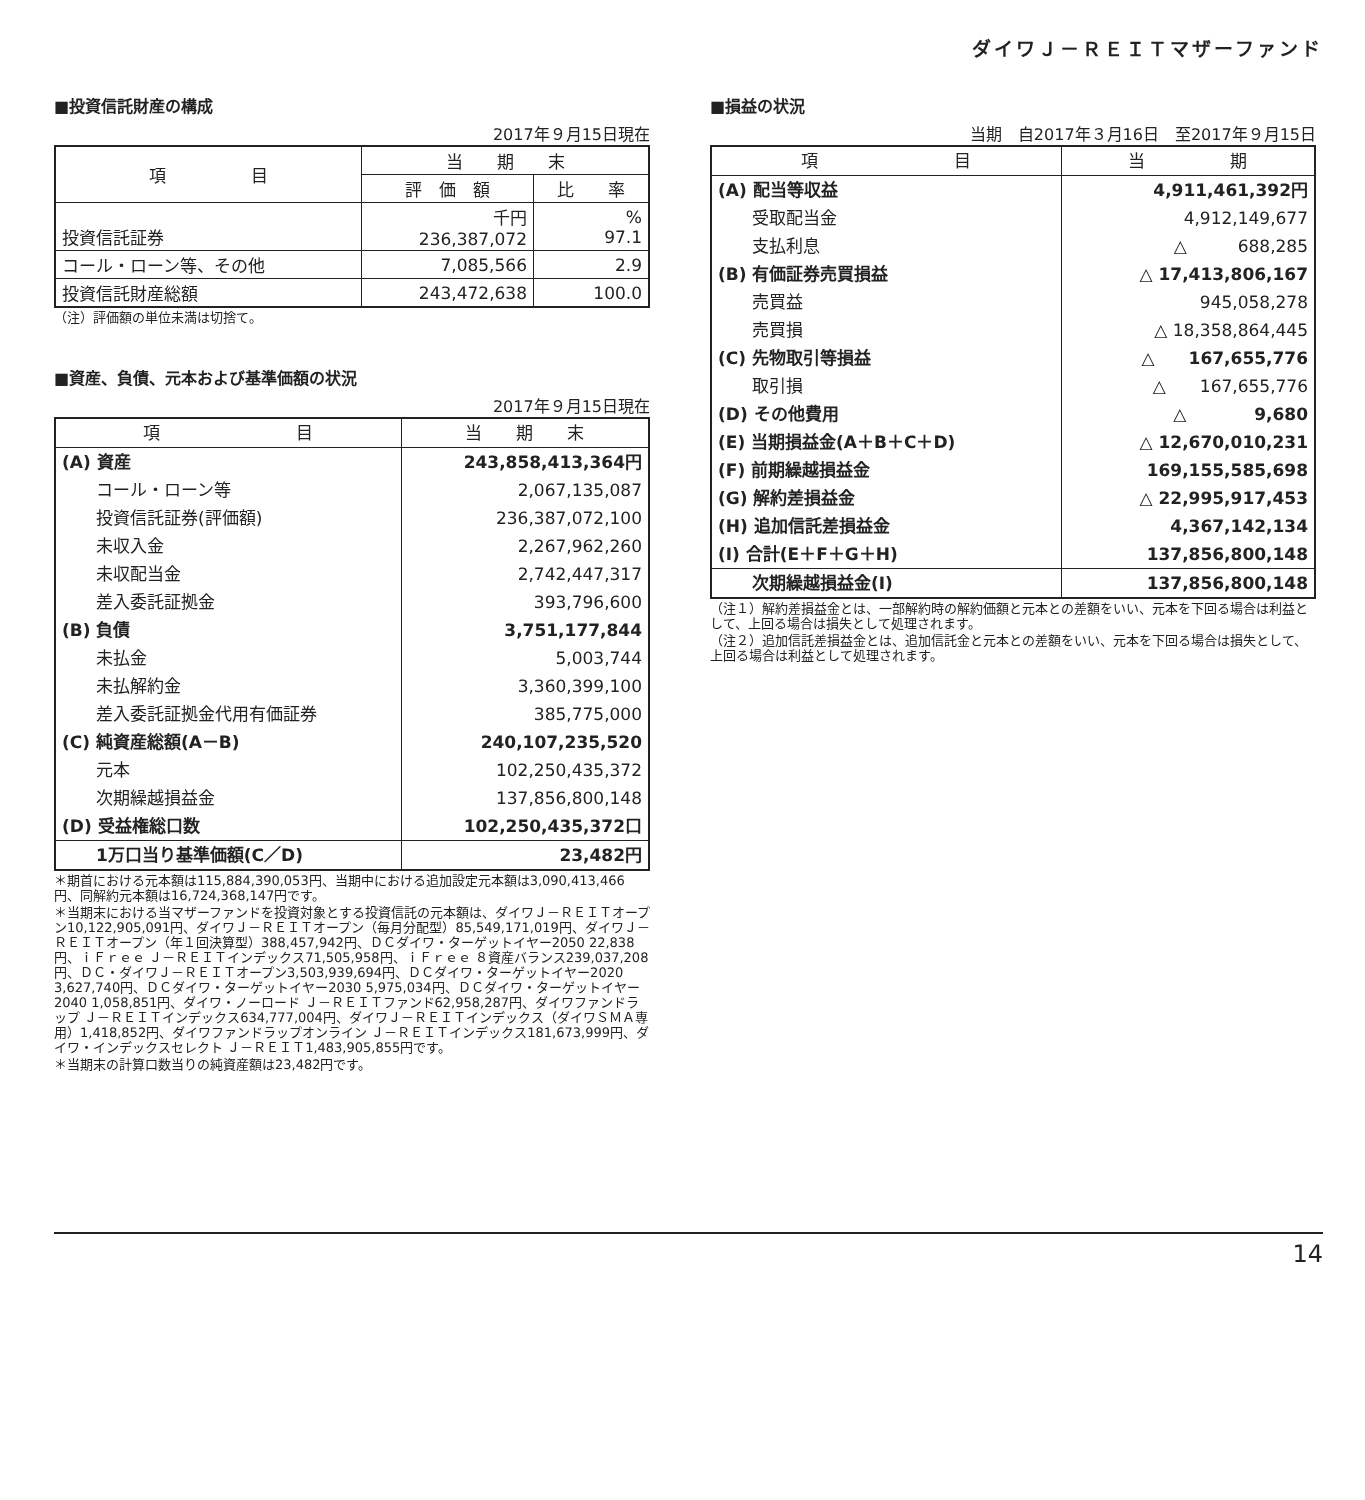ダイワＪ－ＲＥＩＴマザーファンド
■投資信託財産の構成
2017年９月15日現在
| 項 目 | 当 期 末 | |
| --- | --- | --- |
| | 評 価 額 | 比 率 |
| 投資信託証券 | 千円 236,387,072 | % 97.1 |
| コール・ローン等、その他 | 7,085,566 | 2.9 |
| 投資信託財産総額 | 243,472,638 | 100.0 |
（注）評価額の単位未満は切捨て。
■資産、負債、元本および基準価額の状況
2017年９月15日現在
| 項 目 | 当 期 末 |
| --- | --- |
| (A) 資産 | 243,858,413,364円 |
| コール・ローン等 | 2,067,135,087 |
| 投資信託証券(評価額) | 236,387,072,100 |
| 未収入金 | 2,267,962,260 |
| 未収配当金 | 2,742,447,317 |
| 差入委託証拠金 | 393,796,600 |
| (B) 負債 | 3,751,177,844 |
| 未払金 | 5,003,744 |
| 未払解約金 | 3,360,399,100 |
| 差入委託証拠金代用有価証券 | 385,775,000 |
| (C) 純資産総額(A－B) | 240,107,235,520 |
| 元本 | 102,250,435,372 |
| 次期繰越損益金 | 137,856,800,148 |
| (D) 受益権総口数 | 102,250,435,372口 |
| 1万口当り基準価額(C／D) | 23,482円 |
＊期首における元本額は115,884,390,053円、当期中における追加設定元本額は3,090,413,466円、同解約元本額は16,724,368,147円です。
＊当期末における当マザーファンドを投資対象とする投資信託の元本額は、ダイワＪ－ＲＥＩＴオープン10,122,905,091円、ダイワＪ－ＲＥＩＴオープン（毎月分配型）85,549,171,019円、ダイワＪ－ＲＥＩＴオープン（年１回決算型）388,457,942円、ＤＣダイワ・ターゲットイヤー2050 22,838円、ｉＦｒｅｅ Ｊ－ＲＥＩＴインデックス71,505,958円、ｉＦｒｅｅ ８資産バランス239,037,208円、ＤＣ・ダイワＪ－ＲＥＩＴオープン3,503,939,694円、ＤＣダイワ・ターゲットイヤー2020 3,627,740円、ＤＣダイワ・ターゲットイヤー2030 5,975,034円、ＤＣダイワ・ターゲットイヤー2040 1,058,851円、ダイワ・ノーロード Ｊ－ＲＥＩＴファンド62,958,287円、ダイワファンドラップ Ｊ－ＲＥＩＴインデックス634,777,004円、ダイワＪ－ＲＥＩＴインデックス（ダイワＳＭＡ専用）1,418,852円、ダイワファンドラップオンライン Ｊ－ＲＥＩＴインデックス181,673,999円、ダイワ・インデックスセレクト Ｊ－ＲＥＩＴ1,483,905,855円です。
＊当期末の計算口数当りの純資産額は23,482円です。
■損益の状況
当期　自2017年３月16日　至2017年９月15日
| 項 目 | 当 期 |
| --- | --- |
| (A) 配当等収益 | 4,911,461,392円 |
| 受取配当金 | 4,912,149,677 |
| 支払利息 | △ 688,285 |
| (B) 有価証券売買損益 | △ 17,413,806,167 |
| 売買益 | 945,058,278 |
| 売買損 | △ 18,358,864,445 |
| (C) 先物取引等損益 | △ 167,655,776 |
| 取引損 | △ 167,655,776 |
| (D) その他費用 | △ 9,680 |
| (E) 当期損益金(A＋B＋C＋D) | △ 12,670,010,231 |
| (F) 前期繰越損益金 | 169,155,585,698 |
| (G) 解約差損益金 | △ 22,995,917,453 |
| (H) 追加信託差損益金 | 4,367,142,134 |
| (I) 合計(E＋F＋G＋H) | 137,856,800,148 |
| 次期繰越損益金(I) | 137,856,800,148 |
（注１）解約差損益金とは、一部解約時の解約価額と元本との差額をいい、元本を下回る場合は利益として、上回る場合は損失として処理されます。
（注２）追加信託差損益金とは、追加信託金と元本との差額をいい、元本を下回る場合は損失として、上回る場合は利益として処理されます。
14